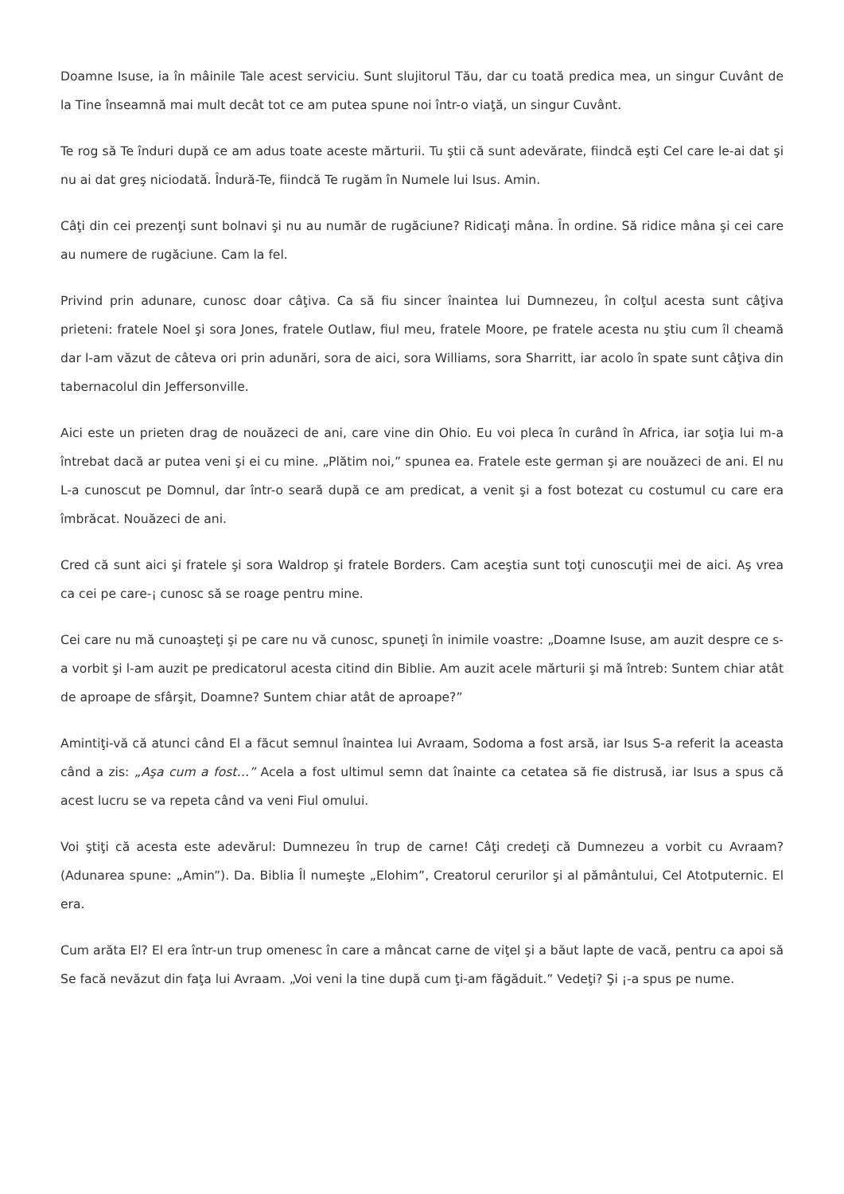Doamne Isuse, ia în mâinile Tale acest serviciu. Sunt slujitorul Tău, dar cu toată predica mea, un singur Cuvânt de la Tine înseamnă mai mult decât tot ce am putea spune noi într-o viaţă, un singur Cuvânt.
Te rog să Te înduri după ce am adus toate aceste mărturii. Tu ştii că sunt adevărate, fiindcă eşti Cel care le-ai dat şi nu ai dat greş niciodată. Îndură-Te, fiindcă Te rugăm în Numele lui Isus. Amin.
Câţi din cei prezenţi sunt bolnavi şi nu au număr de rugăciune? Ridicaţi mâna. În ordine. Să ridice mâna şi cei care au numere de rugăciune. Cam la fel.
Privind prin adunare, cunosc doar câţiva. Ca să fiu sincer înaintea lui Dumnezeu, în colţul acesta sunt câţiva prieteni: fratele Noel şi sora Jones, fratele Outlaw, fiul meu, fratele Moore, pe fratele acesta nu ştiu cum îl cheamă dar l-am văzut de câteva ori prin adunări, sora de aici, sora Williams, sora Sharritt, iar acolo în spate sunt câţiva din tabernacolul din Jeffersonville.
Aici este un prieten drag de nouăzeci de ani, care vine din Ohio. Eu voi pleca în curând în Africa, iar soţia lui m-a întrebat dacă ar putea veni şi ei cu mine. „Plătim noi,” spunea ea. Fratele este german şi are nouăzeci de ani. El nu L-a cunoscut pe Domnul, dar într-o seară după ce am predicat, a venit şi a fost botezat cu costumul cu care era îmbrăcat. Nouăzeci de ani.
Cred că sunt aici şi fratele şi sora Waldrop şi fratele Borders. Cam aceştia sunt toţi cunoscuţii mei de aici. Aş vrea ca cei pe care-¡ cunosc să se roage pentru mine.
Cei care nu mă cunoaşteţi şi pe care nu vă cunosc, spuneţi în inimile voastre: „Doamne Isuse, am auzit despre ce s-a vorbit şi l-am auzit pe predicatorul acesta citind din Biblie. Am auzit acele mărturii şi mă întreb: Suntem chiar atât de aproape de sfârşit, Doamne? Suntem chiar atât de aproape?”
Amintiţi-vă că atunci când El a făcut semnul înaintea lui Avraam, Sodoma a fost arsă, iar Isus S-a referit la aceasta când a zis: „Aşa cum a fost…” Acela a fost ultimul semn dat înainte ca cetatea să fie distrusă, iar Isus a spus că acest lucru se va repeta când va veni Fiul omului.
Voi ştiţi că acesta este adevărul: Dumnezeu în trup de carne! Câţi credeţi că Dumnezeu a vorbit cu Avraam? (Adunarea spune: „Amin”). Da. Biblia Îl numeşte „Elohim”, Creatorul cerurilor şi al pământului, Cel Atotputernic. El era.
Cum arăta El? El era într-un trup omenesc în care a mâncat carne de viţel şi a băut lapte de vacă, pentru ca apoi să Se facă nevăzut din faţa lui Avraam. „Voi veni la tine după cum ţi-am făgăduit.” Vedeţi? Şi ¡-a spus pe nume.